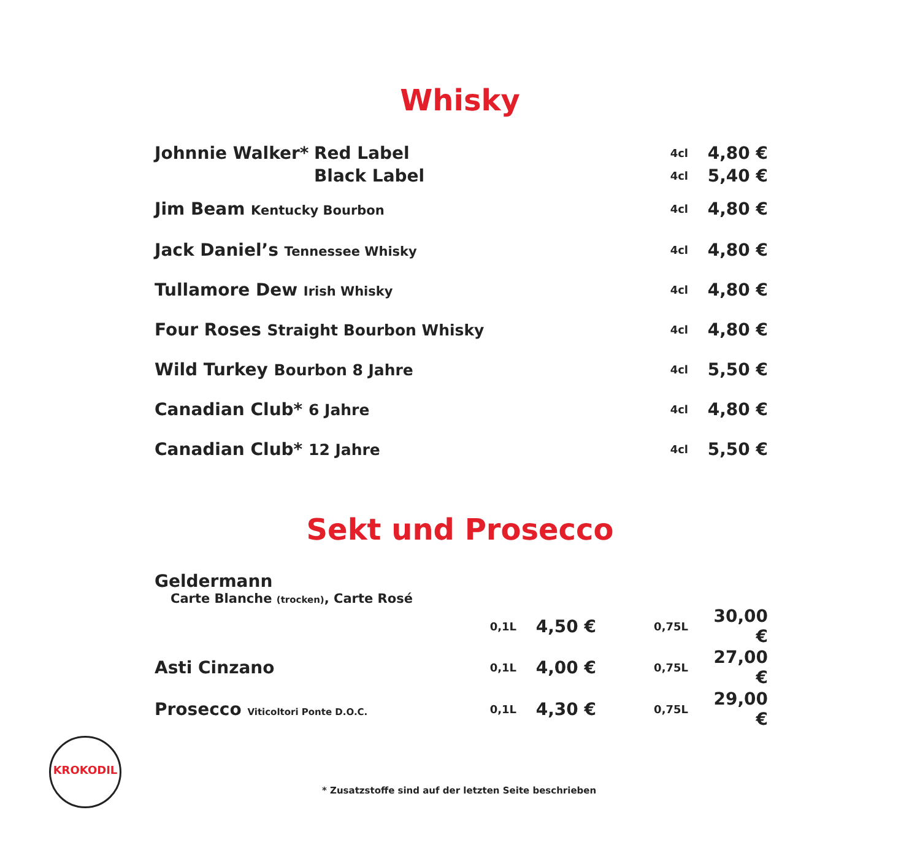Whisky
| Johnnie Walker* | Red Label | 4cl | 4,80 € |
| | Black Label | 4cl | 5,40 € |
| Jim Beam Kentucky Bourbon | | 4cl | 4,80 € |
| Jack Daniel’s Tennessee Whisky | | 4cl | 4,80 € |
| Tullamore Dew Irish Whisky | | 4cl | 4,80 € |
| Four Roses Straight Bourbon Whisky | | 4cl | 4,80 € |
| Wild Turkey Bourbon 8 Jahre | | 4cl | 5,50 € |
| Canadian Club* 6 Jahre | | 4cl | 4,80 € |
| Canadian Club* 12 Jahre | | 4cl | 5,50 € |
Sekt und Prosecco
| Geldermann | | | | |
| Carte Blanche (trocken) , Carte Rosé | | | | |
| | 0,1L | 4,50 € | 0,75L | 30,00 € |
| Asti Cinzano | 0,1L | 4,00 € | 0,75L | 27,00 € |
| Prosecco Viticoltori Ponte D.O.C. | 0,1L | 4,30 € | 0,75L | 29,00 € |
KROKODIL
* Zusatzstoffe sind auf der letzten Seite beschrieben